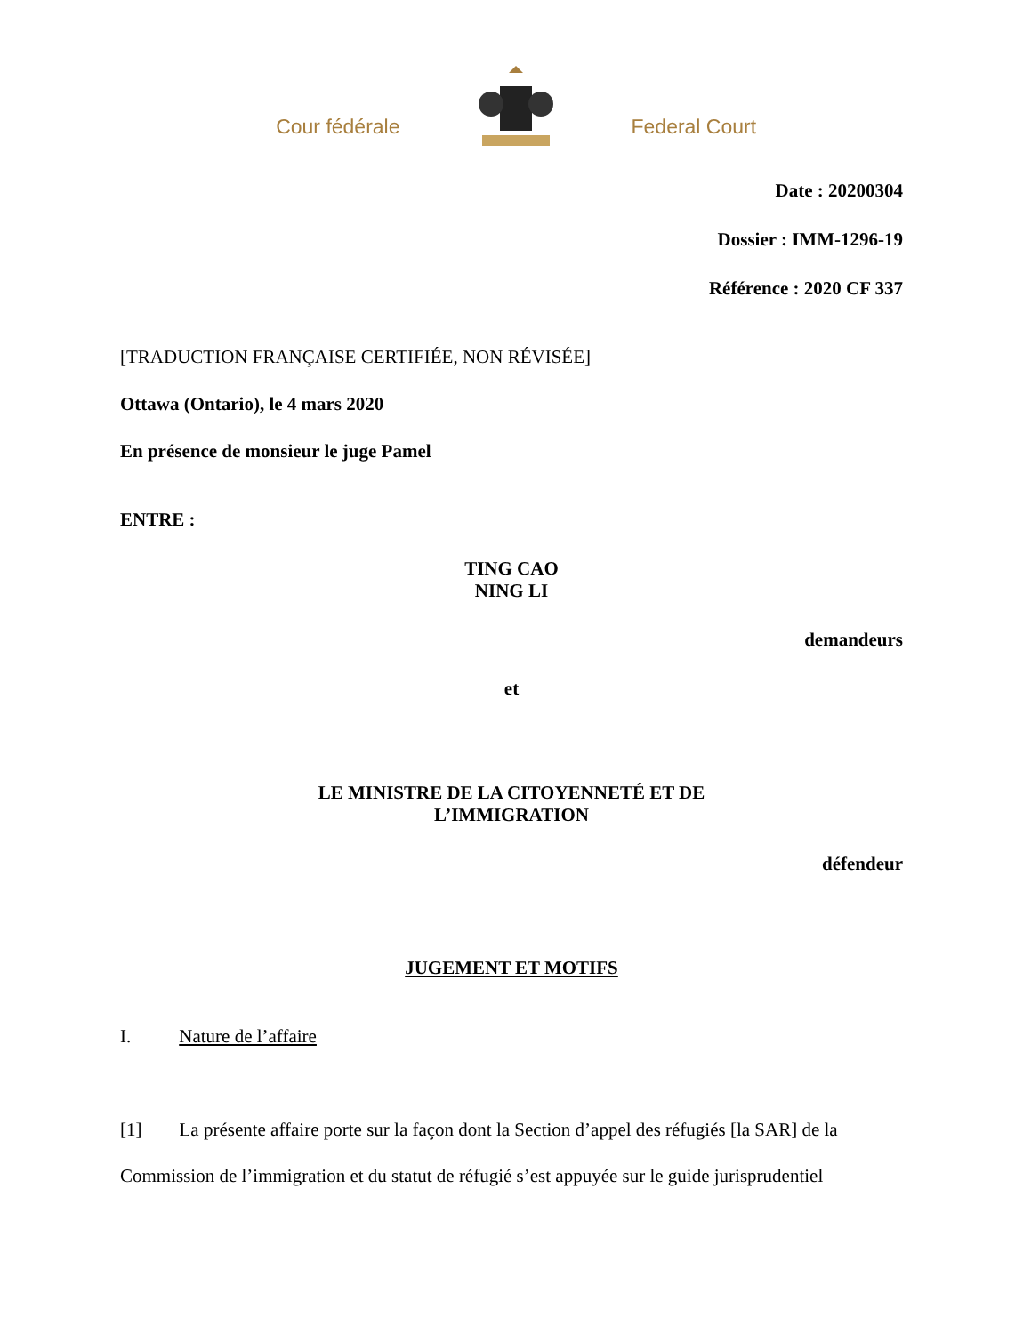Cour fédérale
Federal Court
Date : 20200304
Dossier : IMM-1296-19
Référence : 2020 CF 337
[TRADUCTION FRANÇAISE CERTIFIÉE, NON RÉVISÉE]
Ottawa (Ontario), le 4 mars 2020
En présence de monsieur le juge Pamel
ENTRE :
TING CAO
NING LI
demandeurs
et
LE MINISTRE DE LA CITOYENNETÉ ET DE
L’IMMIGRATION
défendeur
JUGEMENT ET MOTIFS
I. Nature de l’affaire
[1] La présente affaire porte sur la façon dont la Section d’appel des réfugiés [la SAR] de la Commission de l’immigration et du statut de réfugié s’est appuyée sur le guide jurisprudentiel